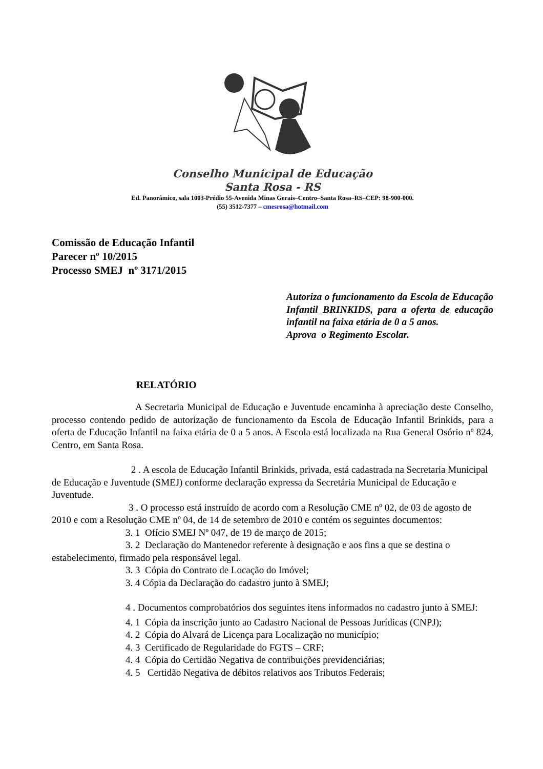Conselho Municipal de Educação
Santa Rosa - RS
Ed. Panorâmico, sala 1003-Prédio 55-Avenida Minas Gerais–Centro–Santa Rosa–RS–CEP: 98-900-000.
(55) 3512-7377 – cmesrosa@hotmail.com
Comissão de Educação Infantil
Parecer nº 10/2015
Processo SMEJ nº 3171/2015
Autoriza o funcionamento da Escola de Educação Infantil BRINKIDS, para a oferta de educação infantil na faixa etária de 0 a 5 anos.
Aprova o Regimento Escolar.
RELATÓRIO
A Secretaria Municipal de Educação e Juventude encaminha à apreciação deste Conselho, processo contendo pedido de autorização de funcionamento da Escola de Educação Infantil Brinkids, para a oferta de Educação Infantil na faixa etária de 0 a 5 anos. A Escola está localizada na Rua General Osório nº 824, Centro, em Santa Rosa.
2 . A escola de Educação Infantil Brinkids, privada, está cadastrada na Secretaria Municipal de Educação e Juventude (SMEJ) conforme declaração expressa da Secretária Municipal de Educação e Juventude.
3 . O processo está instruído de acordo com a Resolução CME nº 02, de 03 de agosto de 2010 e com a Resolução CME nº 04, de 14 de setembro de 2010 e contém os seguintes documentos:
3. 1 Ofício SMEJ Nº 047, de 19 de março de 2015;
3. 2 Declaração do Mantenedor referente à designação e aos fins a que se destina o estabelecimento, firmado pela responsável legal.
3. 3 Cópia do Contrato de Locação do Imóvel;
3. 4 Cópia da Declaração do cadastro junto à SMEJ;
4 . Documentos comprobatórios dos seguintes itens informados no cadastro junto à SMEJ:
4. 1 Cópia da inscrição junto ao Cadastro Nacional de Pessoas Jurídicas (CNPJ);
4. 2 Cópia do Alvará de Licença para Localização no município;
4. 3 Certificado de Regularidade do FGTS – CRF;
4. 4 Cópia do Certidão Negativa de contribuições previdenciárias;
4. 5 Certidão Negativa de débitos relativos aos Tributos Federais;